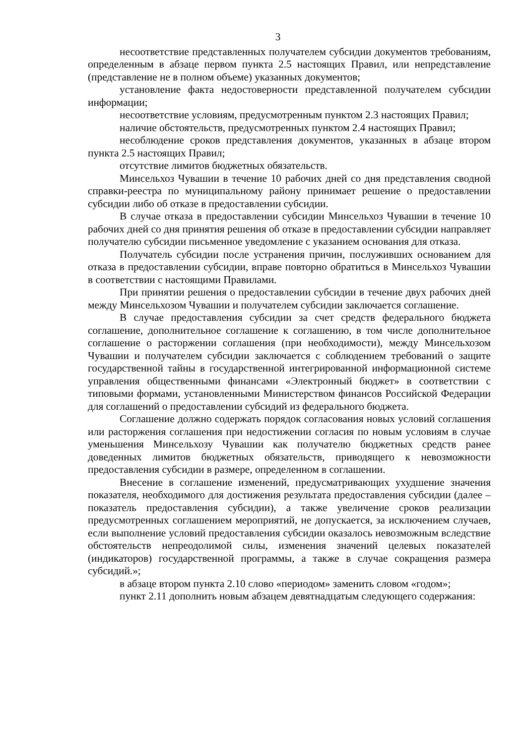3
несоответствие представленных получателем субсидии документов требованиям, определенным в абзаце первом пункта 2.5 настоящих Правил, или непредставление (представление не в полном объеме) указанных документов;
установление факта недостоверности представленной получателем субсидии информации;
несоответствие условиям, предусмотренным пунктом 2.3 настоящих Правил;
наличие обстоятельств, предусмотренных пунктом 2.4 настоящих Правил;
несоблюдение сроков представления документов, указанных в абзаце втором пункта 2.5 настоящих Правил;
отсутствие лимитов бюджетных обязательств.
Минсельхоз Чувашии в течение 10 рабочих дней со дня представления сводной справки-реестра по муниципальному району принимает решение о предоставлении субсидии либо об отказе в предоставлении субсидии.
В случае отказа в предоставлении субсидии Минсельхоз Чувашии в течение 10 рабочих дней со дня принятия решения об отказе в предоставлении субсидии направляет получателю субсидии письменное уведомление с указанием основания для отказа.
Получатель субсидии после устранения причин, послуживших основанием для отказа в предоставлении субсидии, вправе повторно обратиться в Минсельхоз Чувашии в соответствии с настоящими Правилами.
При принятии решения о предоставлении субсидии в течение двух рабочих дней между Минсельхозом Чувашии и получателем субсидии заключается соглашение.
В случае предоставления субсидии за счет средств федерального бюджета соглашение, дополнительное соглашение к соглашению, в том числе дополнительное соглашение о расторжении соглашения (при необходимости), между Минсельхозом Чувашии и получателем субсидии заключается с соблюдением требований о защите государственной тайны в государственной интегрированной информационной системе управления общественными финансами «Электронный бюджет» в соответствии с типовыми формами, установленными Министерством финансов Российской Федерации для соглашений о предоставлении субсидий из федерального бюджета.
Соглашение должно содержать порядок согласования новых условий соглашения или расторжения соглашения при недостижении согласия по новым условиям в случае уменьшения Минсельхозу Чувашии как получателю бюджетных средств ранее доведенных лимитов бюджетных обязательств, приводящего к невозможности предоставления субсидии в размере, определенном в соглашении.
Внесение в соглашение изменений, предусматривающих ухудшение значения показателя, необходимого для достижения результата предоставления субсидии (далее – показатель предоставления субсидии), а также увеличение сроков реализации предусмотренных соглашением мероприятий, не допускается, за исключением случаев, если выполнение условий предоставления субсидии оказалось невозможным вследствие обстоятельств непреодолимой силы, изменения значений целевых показателей (индикаторов) государственной программы, а также в случае сокращения размера субсидий.»;
в абзаце втором пункта 2.10 слово «периодом» заменить словом «годом»;
пункт 2.11 дополнить новым абзацем девятнадцатым следующего содержания: